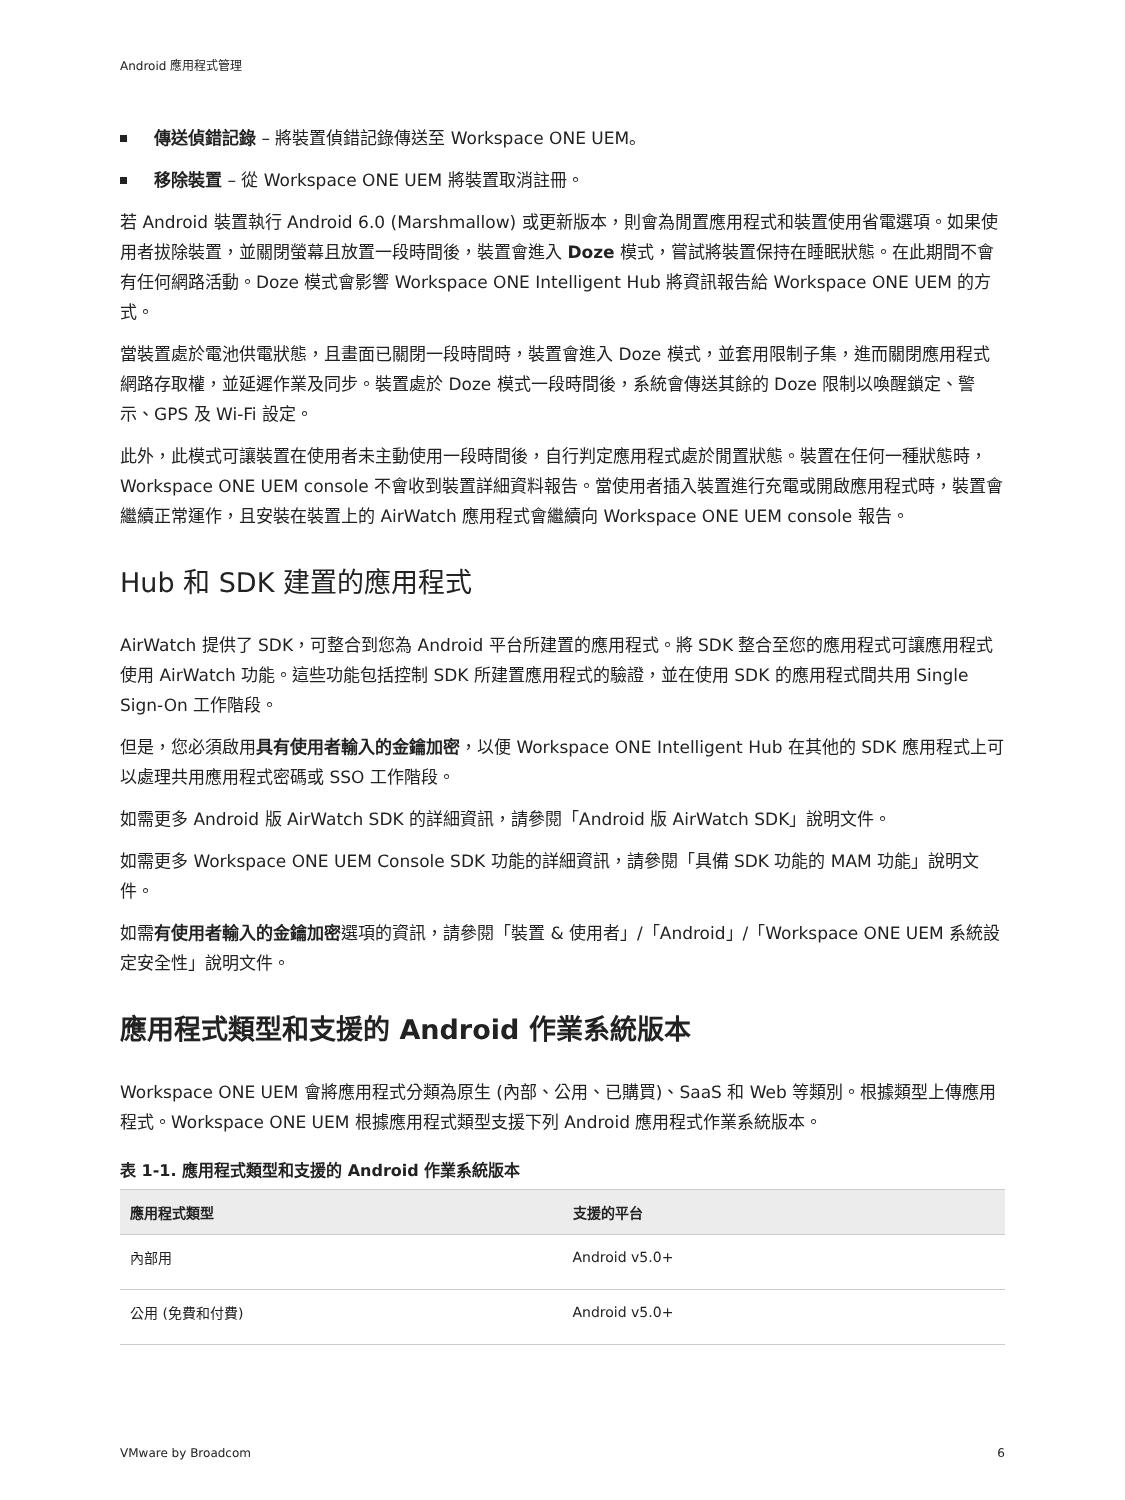Android 應用程式管理
傳送偵錯記錄 – 將裝置偵錯記錄傳送至 Workspace ONE UEM。
移除裝置 – 從 Workspace ONE UEM 將裝置取消註冊。
若 Android 裝置執行 Android 6.0 (Marshmallow) 或更新版本，則會為閒置應用程式和裝置使用省電選項。如果使用者拔除裝置，並關閉螢幕且放置一段時間後，裝置會進入 Doze 模式，嘗試將裝置保持在睡眠狀態。在此期間不會有任何網路活動。Doze 模式會影響 Workspace ONE Intelligent Hub 將資訊報告給 Workspace ONE UEM 的方式。
當裝置處於電池供電狀態，且畫面已關閉一段時間時，裝置會進入 Doze 模式，並套用限制子集，進而關閉應用程式網路存取權，並延遲作業及同步。裝置處於 Doze 模式一段時間後，系統會傳送其餘的 Doze 限制以喚醒鎖定、警示、GPS 及 Wi-Fi 設定。
此外，此模式可讓裝置在使用者未主動使用一段時間後，自行判定應用程式處於閒置狀態。裝置在任何一種狀態時，Workspace ONE UEM console 不會收到裝置詳細資料報告。當使用者插入裝置進行充電或開啟應用程式時，裝置會繼續正常運作，且安裝在裝置上的 AirWatch 應用程式會繼續向 Workspace ONE UEM console 報告。
Hub 和 SDK 建置的應用程式
AirWatch 提供了 SDK，可整合到您為 Android 平台所建置的應用程式。將 SDK 整合至您的應用程式可讓應用程式使用 AirWatch 功能。這些功能包括控制 SDK 所建置應用程式的驗證，並在使用 SDK 的應用程式間共用 Single Sign-On 工作階段。
但是，您必須啟用具有使用者輸入的金鑰加密，以便 Workspace ONE Intelligent Hub 在其他的 SDK 應用程式上可以處理共用應用程式密碼或 SSO 工作階段。
如需更多 Android 版 AirWatch SDK 的詳細資訊，請參閱「Android 版 AirWatch SDK」說明文件。
如需更多 Workspace ONE UEM Console SDK 功能的詳細資訊，請參閱「具備 SDK 功能的 MAM 功能」說明文件。
如需有使用者輸入的金鑰加密選項的資訊，請參閱「裝置 & 使用者」/「Android」/「Workspace ONE UEM 系統設定安全性」說明文件。
應用程式類型和支援的 Android 作業系統版本
Workspace ONE UEM 會將應用程式分類為原生 (內部、公用、已購買)、SaaS 和 Web 等類別。根據類型上傳應用程式。Workspace ONE UEM 根據應用程式類型支援下列 Android 應用程式作業系統版本。
表 1-1. 應用程式類型和支援的 Android 作業系統版本
| 應用程式類型 | 支援的平台 |
| --- | --- |
| 內部用 | Android v5.0+ |
| 公用 (免費和付費) | Android v5.0+ |
VMware by Broadcom 6